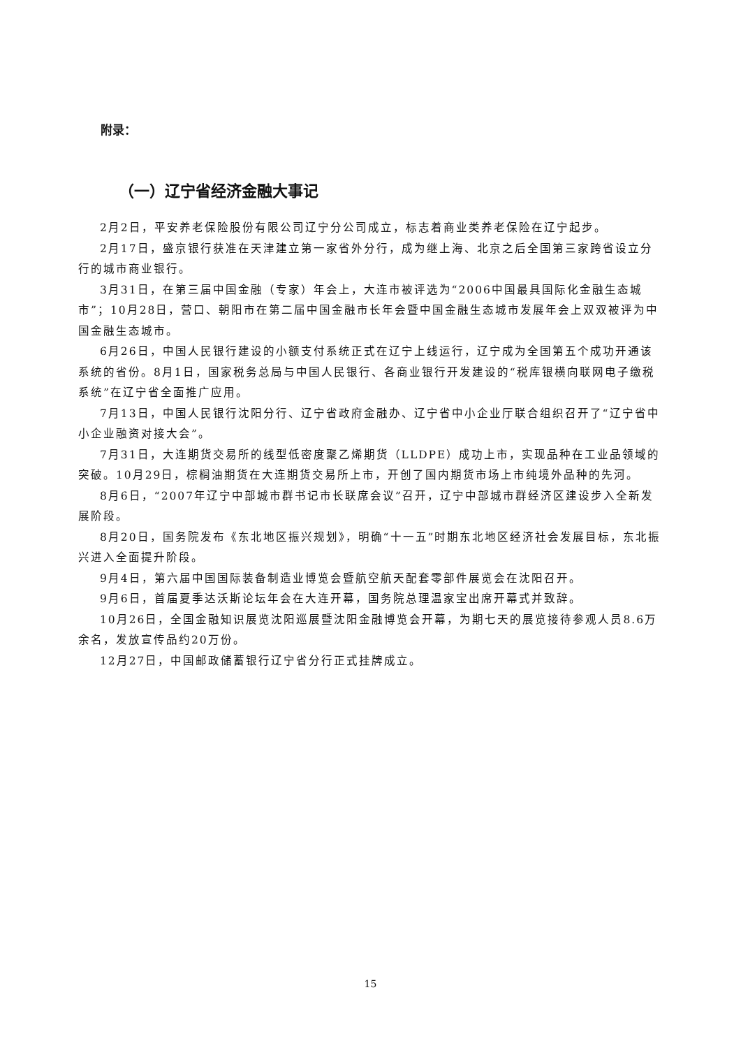附录：
（一）辽宁省经济金融大事记
2月2日，平安养老保险股份有限公司辽宁分公司成立，标志着商业类养老保险在辽宁起步。
2月17日，盛京银行获准在天津建立第一家省外分行，成为继上海、北京之后全国第三家跨省设立分行的城市商业银行。
3月31日，在第三届中国金融（专家）年会上，大连市被评选为“2006中国最具国际化金融生态城市”；10月28日，营口、朝阳市在第二届中国金融市长年会暨中国金融生态城市发展年会上双双被评为中国金融生态城市。
6月26日，中国人民银行建设的小额支付系统正式在辽宁上线运行，辽宁成为全国第五个成功开通该系统的省份。8月1日，国家税务总局与中国人民银行、各商业银行开发建设的“税库银横向联网电子缴税系统”在辽宁省全面推广应用。
7月13日，中国人民银行沈阳分行、辽宁省政府金融办、辽宁省中小企业厅联合组织召开了“辽宁省中小企业融资对接大会”。
7月31日，大连期货交易所的线型低密度聚乙烯期货（LLDPE）成功上市，实现品种在工业品领域的突破。10月29日，棕榈油期货在大连期货交易所上市，开创了国内期货市场上市纯境外品种的先河。
8月6日，“2007年辽宁中部城市群书记市长联席会议”召开，辽宁中部城市群经济区建设步入全新发展阶段。
8月20日，国务院发布《东北地区振兴规划》，明确“十一五”时期东北地区经济社会发展目标，东北振兴进入全面提升阶段。
9月4日，第六届中国国际装备制造业博览会暨航空航天配套零部件展览会在沈阳召开。
9月6日，首届夏季达沃斯论坛年会在大连开幕，国务院总理温家宝出席开幕式并致辞。
10月26日，全国金融知识展览沈阳巡展暨沈阳金融博览会开幕，为期七天的展览接待参观人员8.6万余名，发放宣传品约20万份。
12月27日，中国邮政储蓄银行辽宁省分行正式挂牌成立。
15